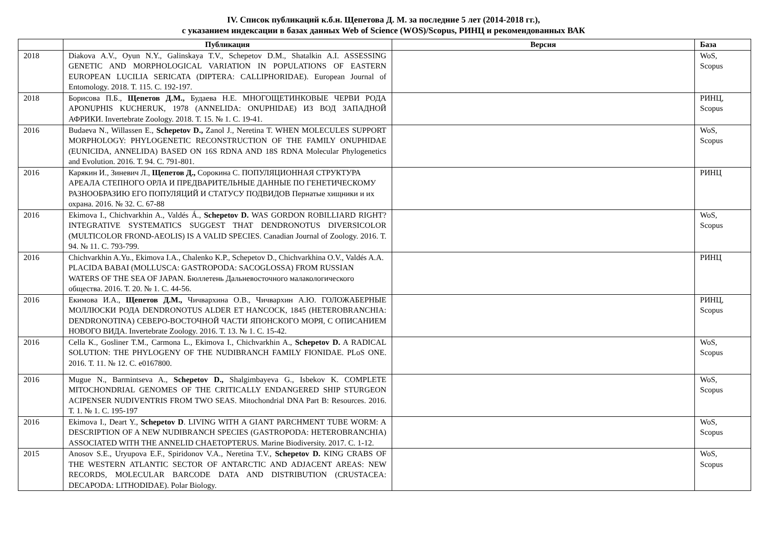IV. Список публикаций к.б.н. Щепетова Д. М. за последние 5 лет (2014-2018 гг.),
с указанием индексации в базах данных Web of Science (WOS)/Scopus, РИНЦ и рекомендованных ВАК
| | Публикация | Версия | База |
| --- | --- | --- | --- |
| 2018 | Diakova A.V., Oyun N.Y., Galinskaya T.V., Schepetov D.M., Shatalkin A.I. ASSESSING GENETIC AND MORPHOLOGICAL VARIATION IN POPULATIONS OF EASTERN EUROPEAN LUCILIA SERICATA (DIPTERA: CALLIPHORIDAE). European Journal of Entomology. 2018. Т. 115. С. 192-197. | | WoS, Scopus |
| 2018 | Борисова П.Б., Щепетов Д.М., Будаева Н.Е. МНОГОЩЕТИНКОВЫЕ ЧЕРВИ РОДА APONUPHIS KUCHERUK, 1978 (ANNELIDA: ONUPHIDAE) ИЗ ВОД ЗАПАДНОЙ АФРИКИ. Invertebrate Zoology. 2018. Т. 15. № 1. С. 19-41. | | РИНЦ, Scopus |
| 2016 | Budaeva N., Willassen E., Schepetov D., Zanol J., Neretina T. WHEN MOLECULES SUPPORT MORPHOLOGY: PHYLOGENETIC RECONSTRUCTION OF THE FAMILY ONUPHIDAE (EUNICIDA, ANNELIDA) BASED ON 16S RDNA AND 18S RDNA Molecular Phylogenetics and Evolution. 2016. Т. 94. С. 791-801. | | WoS, Scopus |
| 2016 | Карякин И., Зиневич Л., Щепетов Д., Сорокина С. ПОПУЛЯЦИОННАЯ СТРУКТУРА АРЕАЛА СТЕПНОГО ОРЛА И ПРЕДВАРИТЕЛЬНЫЕ ДАННЫЕ ПО ГЕНЕТИЧЕСКОМУ РАЗНООБРАЗИЮ ЕГО ПОПУЛЯЦИЙ И СТАТУСУ ПОДВИДОВ Пернатые хищники и их охрана. 2016. № 32. С. 67-88 | | РИНЦ |
| 2016 | Ekimova I., Chichvarkhin A., Valdés Á., Schepetov D. WAS GORDON ROBILLIARD RIGHT? INTEGRATIVE SYSTEMATICS SUGGEST THAT DENDRONOTUS DIVERSICOLOR (MULTICOLOR FROND-AEOLIS) IS A VALID SPECIES. Canadian Journal of Zoology. 2016. Т. 94. № 11. С. 793-799. | | WoS, Scopus |
| 2016 | Chichvarkhin A.Yu., Ekimova I.A., Chalenko K.P., Schepetov D., Chichvarkhina O.V., Valdés A.A. PLACIDA BABAI (MOLLUSCA: GASTROPODA: SACOGLOSSA) FROM RUSSIAN WATERS OF THE SEA OF JAPAN. Бюллетень Дальневосточного малакологического общества. 2016. Т. 20. № 1. С. 44-56. | | РИНЦ |
| 2016 | Екимова И.А., Щепетов Д.М., Чичвархина О.В., Чичвархин А.Ю. ГОЛОЖАБЕРНЫЕ МОЛЛЮСКИ РОДА DENDRONOTUS ALDER ET HANCOCK, 1845 (HETEROBRANCHIA: DENDRONOTINA) СЕВЕРО-ВОСТОЧНОЙ ЧАСТИ ЯПОНСКОГО МОРЯ, С ОПИСАНИЕМ НОВОГО ВИДА. Invertebrate Zoology. 2016. Т. 13. № 1. С. 15-42. | | РИНЦ, Scopus |
| 2016 | Cella K., Gosliner T.M., Carmona L., Ekimova I., Chichvarkhin A., Schepetov D. A RADICAL SOLUTION: THE PHYLOGENY OF THE NUDIBRANCH FAMILY FIONIDAE. PLoS ONE. 2016. Т. 11. № 12. С. e0167800. | | WoS, Scopus |
| 2016 | Mugue N., Barmintseva A., Schepetov D., Shalgimbayeva G., Isbekov K. COMPLETE MITOCHONDRIAL GENOMES OF THE CRITICALLY ENDANGERED SHIP STURGEON ACIPENSER NUDIVENTRIS FROM TWO SEAS. Mitochondrial DNA Part B: Resources. 2016. Т. 1. № 1. С. 195-197 | | WoS, Scopus |
| 2016 | Ekimova I., Deart Y., Schepetov D . LIVING WITH A GIANT PARCHMENT TUBE WORM: A DESCRIPTION OF A NEW NUDIBRANCH SPECIES (GASTROPODA: HETEROBRANCHIA) ASSOCIATED WITH THE ANNELID CHAETOPTERUS. Marine Biodiversity. 2017. С. 1-12. | | WoS, Scopus |
| 2015 | Anosov S.E., Uryupova E.F., Spiridonov V.A., Neretina T.V., Schepetov D. KING CRABS OF THE WESTERN ATLANTIC SECTOR OF ANTARCTIC AND ADJACENT AREAS: NEW RECORDS, MOLECULAR BARCODE DATA AND DISTRIBUTION (CRUSTACEA: DECAPODA: LITHODIDAE). Polar Biology. | | WoS, Scopus |